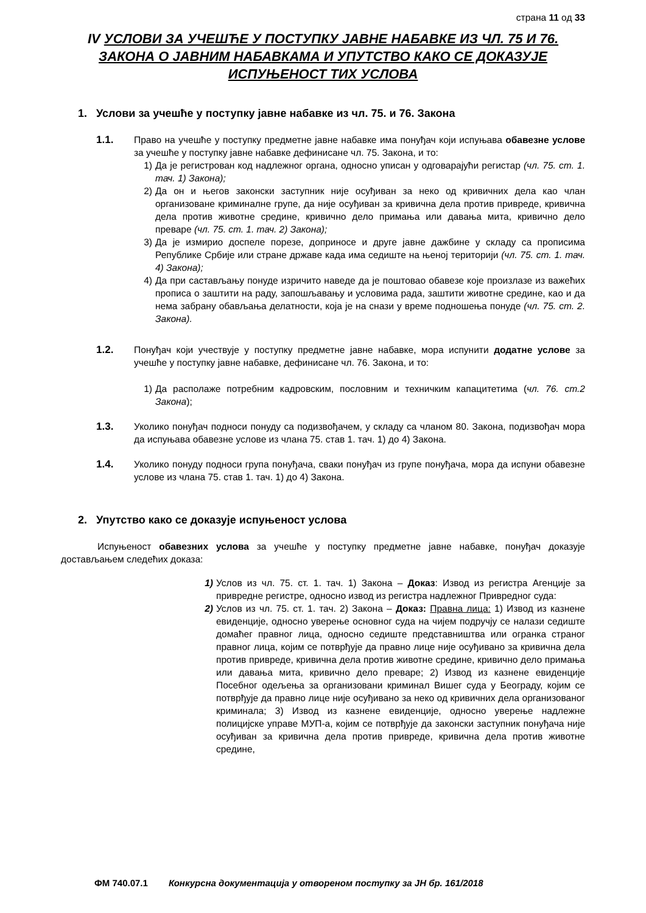страна 11 од 33
IV УСЛОВИ ЗА УЧЕШЋЕ У ПОСТУПКУ ЈАВНЕ НАБАВКЕ ИЗ ЧЛ. 75 И 76. ЗАКОНА О ЈАВНИМ НАБАВКАМА И УПУТСТВО КАКО СЕ ДОКАЗУЈЕ ИСПУЊЕНОСТ ТИХ УСЛОВА
1. Услови за учешће у поступку јавне набавке из чл. 75. и 76. Закона
1.1. Право на учешће у поступку предметне јавне набавке има понуђач који испуњава обавезне услове за учешће у поступку јавне набавке дефинисане чл. 75. Закона, и то:
1) Да је регистрован код надлежног органа, односно уписан у одговарајући регистар (чл. 75. ст. 1. тач. 1) Закона);
2) Да он и његов законски заступник није осуђиван за неко од кривичних дела као члан организоване криминалне групе, да није осуђиван за кривична дела против привреде, кривична дела против животне средине, кривично дело примања или давања мита, кривично дело преваре (чл. 75. ст. 1. тач. 2) Закона);
3) Да је измирио доспеле порезе, доприносе и друге јавне дажбине у складу са прописима Републике Србије или стране државе када има седиште на њеној територији (чл. 75. ст. 1. тач. 4) Закона);
4) Да при састављању понуде изричито наведе да је поштовао обавезе које произлазе из важећих прописа о заштити на раду, запошљавању и условима рада, заштити животне средине, као и да нема забрану обављања делатности, која је на снази у време подношења понуде (чл. 75. ст. 2. Закона).
1.2. Понуђач који учествује у поступку предметне јавне набавке, мора испунити додатне услове за учешће у поступку јавне набавке, дефинисане чл. 76. Закона, и то:
1) Да располаже потребним кадровским, пословним и техничким капацитетима (чл. 76. ст.2 Закона);
1.3. Уколико понуђач подноси понуду са подизвођачем, у складу са чланом 80. Закона, подизвођач мора да испуњава обавезне услове из члана 75. став 1. тач. 1) до 4) Закона.
1.4. Уколико понуду подноси група понуђача, сваки понуђач из групе понуђача, мора да испуни обавезне услове из члана 75. став 1. тач. 1) до 4) Закона.
2. Упутство како се доказује испуњеност услова
Испуњеност обавезних услова за учешће у поступку предметне јавне набавке, понуђач доказује достављањем следећих доказа:
1) Услов из чл. 75. ст. 1. тач. 1) Закона – Доказ: Извод из регистра Агенције за привредне регистре, односно извод из регистра надлежног Привредног суда:
2) Услов из чл. 75. ст. 1. тач. 2) Закона – Доказ: Правна лица: 1) Извод из казнене евиденције, односно уверење основног суда на чијем подручју се налази седиште домаћег правног лица, односно седиште представништва или огранка страног правног лица, којим се потврђује да правно лице није осуђивано за кривична дела против привреде, кривична дела против животне средине, кривично дело примања или давања мита, кривично дело преваре; 2) Извод из казнене евиденције Посебног одељења за организовани криминал Вишег суда у Београду, којим се потврђује да правно лице није осуђивано за неко од кривичних дела организованог криминала; 3) Извод из казнене евиденције, односно уверење надлежне полицијске управе МУП-а, којим се потврђује да законски заступник понуђача није осуђиван за кривична дела против привреде, кривична дела против животне средине,
ФМ 740.07.1 Конкурсна документација у отвореном поступку за ЈН бр. 161/2018